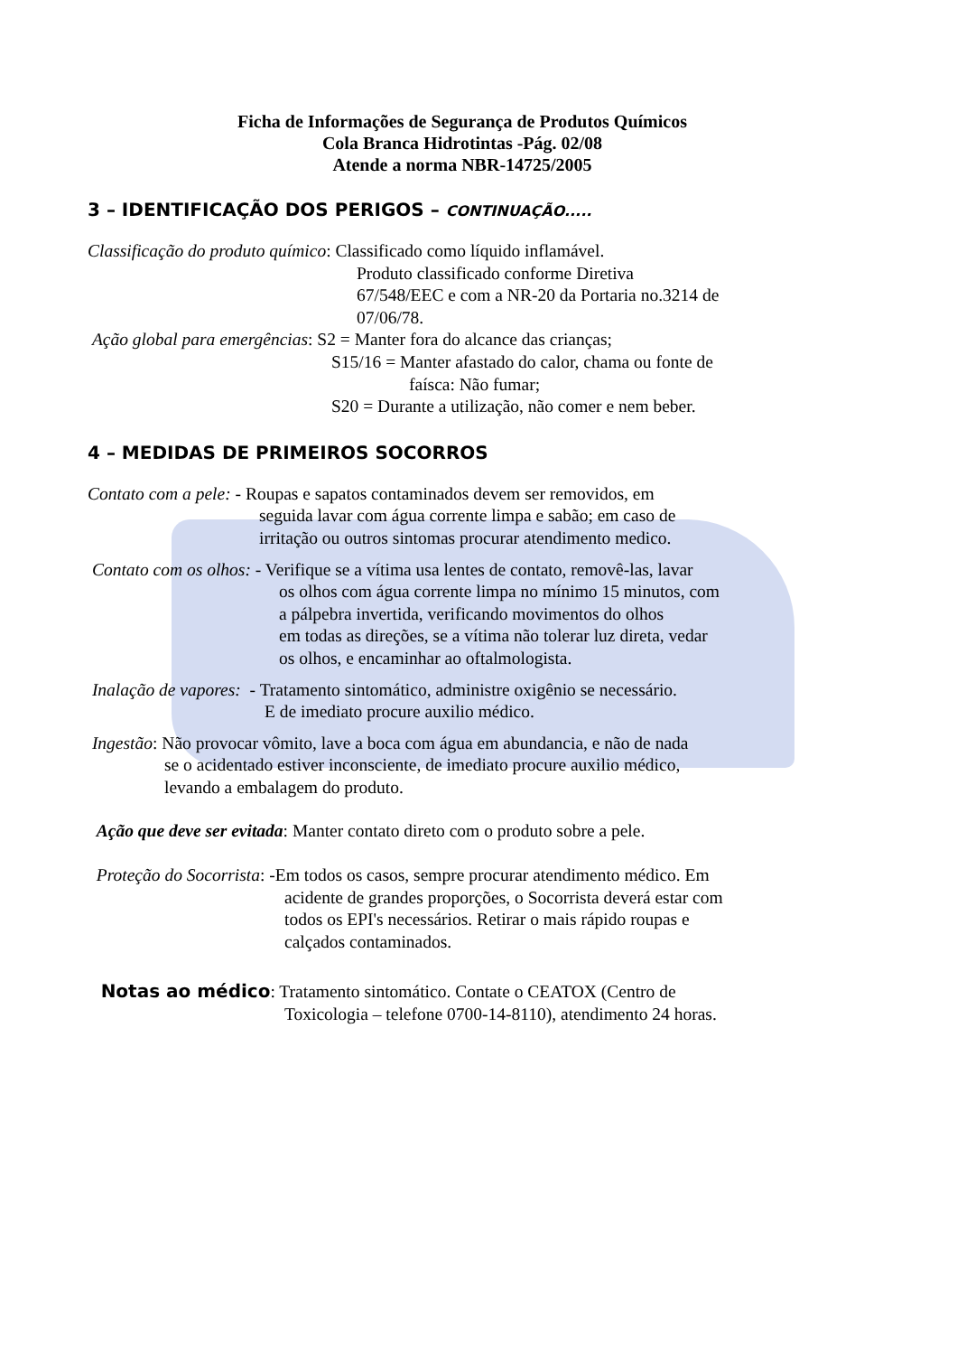Ficha de Informações de Segurança de Produtos Químicos
Cola Branca Hidrotintas -Pág. 02/08
Atende a norma NBR-14725/2005
3 – IDENTIFICAÇÃO DOS PERIGOS – CONTINUAÇÃO.....
Classificação do produto químico: Classificado como líquido inflamável.
Produto classificado conforme Diretiva
67/548/EEC e com a NR-20 da Portaria no.3214 de
07/06/78.
Ação global para emergências: S2 = Manter fora do alcance das crianças;
S15/16 = Manter afastado do calor, chama ou fonte de
faísca: Não fumar;
S20 = Durante a utilização, não comer e nem beber.
4 – MEDIDAS DE PRIMEIROS SOCORROS
Contato com a pele: - Roupas e sapatos contaminados devem ser removidos, em
seguida lavar com água corrente limpa e sabão; em caso de
irritação ou outros sintomas procurar atendimento medico.
Contato com os olhos: - Verifique se a vítima usa lentes de contato, removê-las, lavar
os olhos com água corrente limpa no mínimo 15 minutos, com
a pálpebra invertida, verificando movimentos do olhos
em todas as direções, se a vítima não tolerar luz direta, vedar
os olhos, e encaminhar ao oftalmologista.
Inalação de vapores: - Tratamento sintomático, administre oxigênio se necessário.
E de imediato procure auxilio médico.
Ingestão: Não provocar vômito, lave a boca com água em abundancia, e não de nada
se o acidentado estiver inconsciente, de imediato procure auxilio médico,
levando a embalagem do produto.
Ação que deve ser evitada: Manter contato direto com o produto sobre a pele.
Proteção do Socorrista: -Em todos os casos, sempre procurar atendimento médico. Em
acidente de grandes proporções, o Socorrista deverá estar com
todos os EPI's necessários. Retirar o mais rápido roupas e
calçados contaminados.
Notas ao médico: Tratamento sintomático. Contate o CEATOX (Centro de
Toxicologia – telefone 0700-14-8110), atendimento 24 horas.